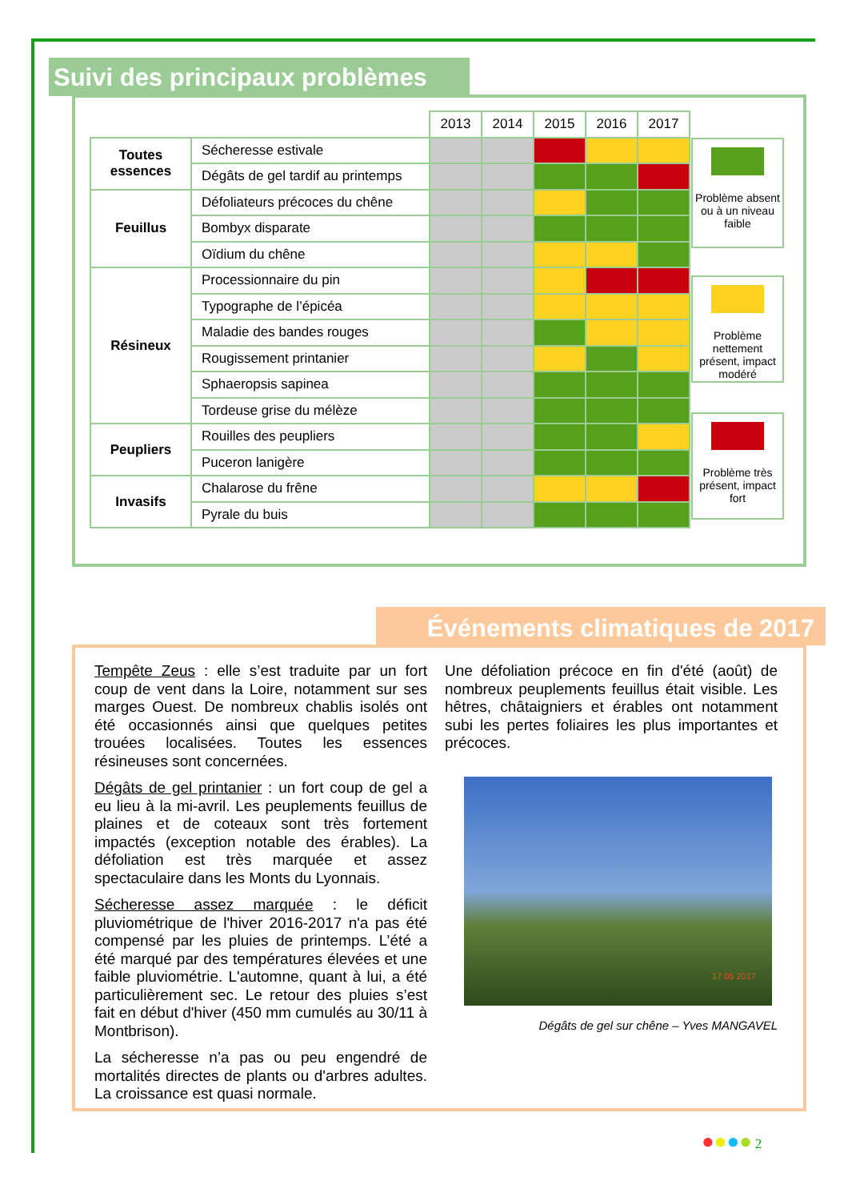Suivi des principaux problèmes
| | | 2013 | 2014 | 2015 | 2016 | 2017 |
| Toutes essences | Sécheresse estivale | | | | | |
| | Dégâts de gel tardif au printemps | | | | | |
| Feuillus | Défoliateurs précoces du chêne | | | | | |
| | Bombyx disparate | | | | | |
| | Oïdium du chêne | | | | | |
| Résineux | Processionnaire du pin | | | | | |
| | Typographe de l’épicéa | | | | | |
| | Maladie des bandes rouges | | | | | |
| | Rougissement printanier | | | | | |
| | Sphaeropsis sapinea | | | | | |
| | Tordeuse grise du mélèze | | | | | |
| Peupliers | Rouilles des peupliers | | | | | |
| | Puceron lanigère | | | | | |
| Invasifs | Chalarose du frêne | | | | | |
| | Pyrale du buis | | | | | |
Problème absent ou à un niveau faible
Problème nettement présent, impact modéré
Problème très présent, impact fort
Événements climatiques de 2017
Tempête Zeus : elle s’est traduite par un fort coup de vent dans la Loire, notamment sur ses marges Ouest. De nombreux chablis isolés ont été occasionnés ainsi que quelques petites trouées localisées. Toutes les essences résineuses sont concernées.
Dégâts de gel printanier : un fort coup de gel a eu lieu à la mi-avril. Les peuplements feuillus de plaines et de coteaux sont très fortement impactés (exception notable des érables). La défoliation est très marquée et assez spectaculaire dans les Monts du Lyonnais.
Sécheresse assez marquée : le déficit pluviométrique de l'hiver 2016-2017 n'a pas été compensé par les pluies de printemps. L’été a été marqué par des températures élevées et une faible pluviométrie. L'automne, quant à lui, a été particulièrement sec. Le retour des pluies s’est fait en début d'hiver (450 mm cumulés au 30/11 à Montbrison).
La sécheresse n’a pas ou peu engendré de mortalités directes de plants ou d'arbres adultes. La croissance est quasi normale.
Une défoliation précoce en fin d'été (août) de nombreux peuplements feuillus était visible. Les hêtres, châtaigniers et érables ont notamment subi les pertes foliaires les plus importantes et précoces.
17 05 2017
Dégâts de gel sur chêne – Yves MANGAVEL
●●●● 2